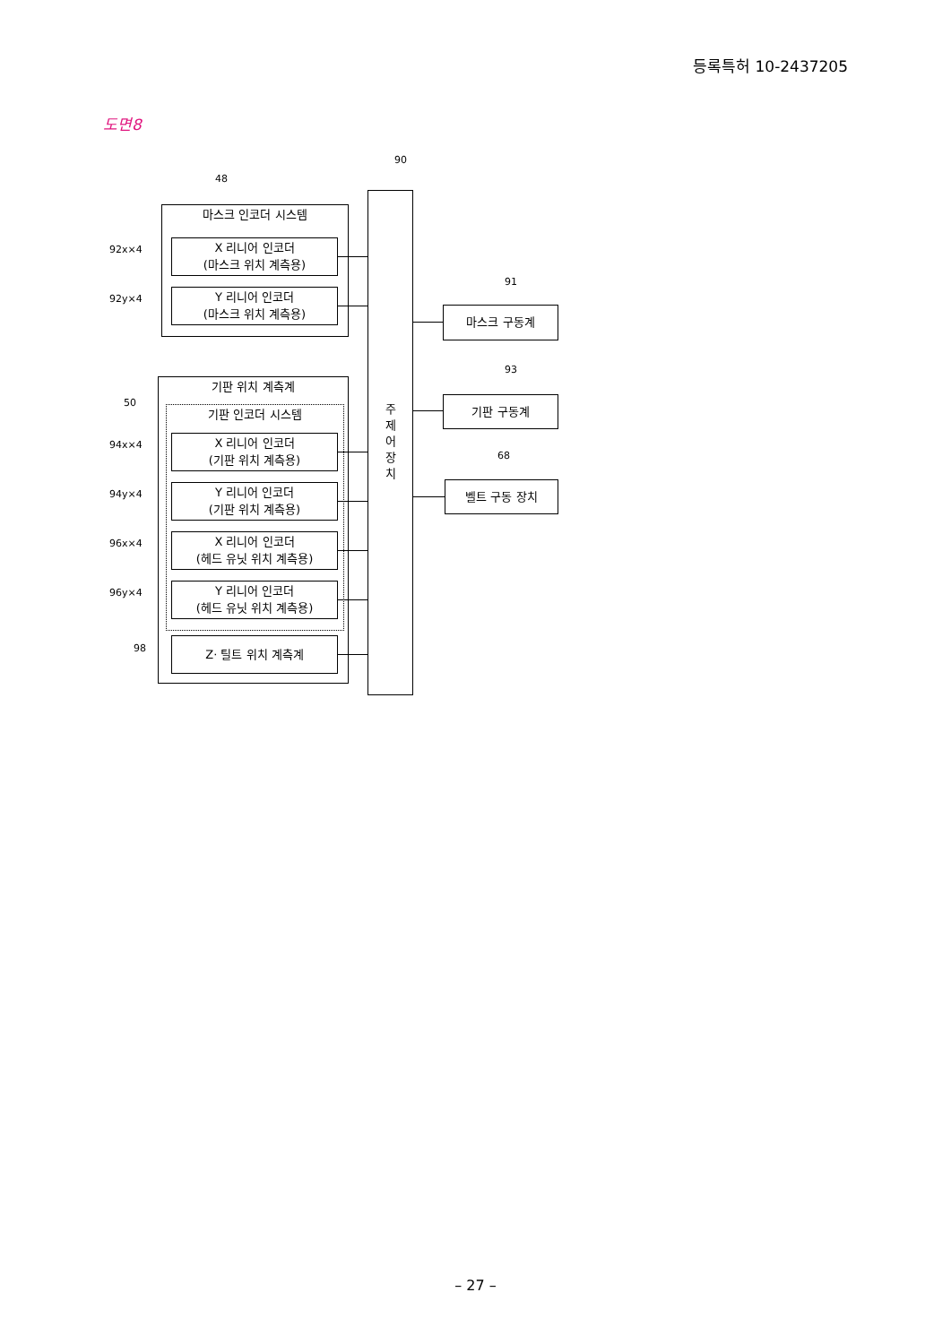등록특허 10-2437205
도면8
90
48
마스크 인코더 시스템
92x×4
X 리니어 인코더
(마스크 위치 계측용)
92y×4
Y 리니어 인코더
(마스크 위치 계측용)
주
제
어
장
치
91
마스크 구동계
93
기판 구동계
68
벨트 구동 장치
기판 위치 계측계
50
기판 인코더 시스템
94x×4
X 리니어 인코더
(기판 위치 계측용)
94y×4
Y 리니어 인코더
(기판 위치 계측용)
96x×4
X 리니어 인코더
(헤드 유닛 위치 계측용)
96y×4
Y 리니어 인코더
(헤드 유닛 위치 계측용)
98 Z· 틸트 위치 계측계
– 27 –